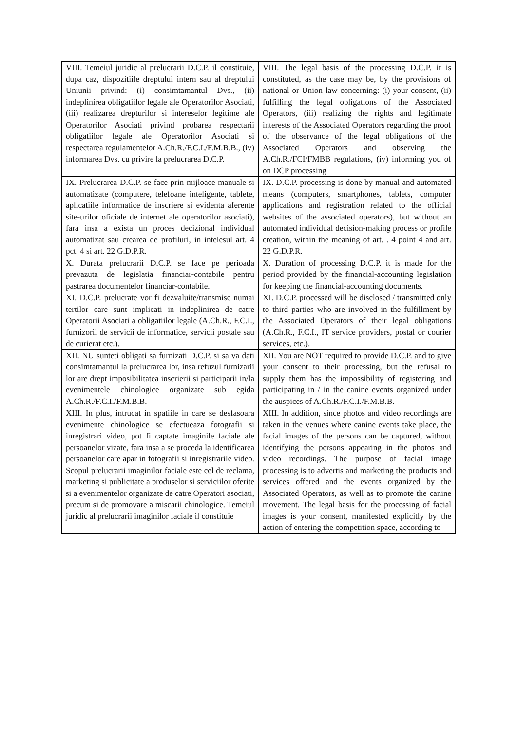| VIII. Temeiul juridic al prelucrarii D.C.P. il constituie, dupa caz, dispozitiile dreptului intern sau al dreptului Uniunii privind: (i) consimtamantul Dvs., (ii) indeplinirea obligatiilor legale ale Operatorilor Asociati, (iii) realizarea drepturilor si intereselor legitime ale Operatorilor Asociati privind probarea respectarii obligatiilor legale ale Operatorilor Asociati si respectarea regulamentelor A.Ch.R./F.C.I./F.M.B.B., (iv) informarea Dvs. cu privire la prelucrarea D.C.P. | VIII. The legal basis of the processing D.C.P. it is constituted, as the case may be, by the provisions of national or Union law concerning: (i) your consent, (ii) fulfilling the legal obligations of the Associated Operators, (iii) realizing the rights and legitimate interests of the Associated Operators regarding the proof of the observance of the legal obligations of the Associated Operators and observing the A.Ch.R./FCI/FMBB regulations, (iv) informing you of on DCP processing |
| IX. Prelucrarea D.C.P. se face prin mijloace manuale si automatizate (computere, telefoane inteligente, tablete, aplicatiile informatice de inscriere si evidenta aferente site-urilor oficiale de internet ale operatorilor asociati), fara insa a exista un proces decizional individual automatizat sau crearea de profiluri, in intelesul art. 4 pct. 4 si art. 22 G.D.P.R. | IX. D.C.P. processing is done by manual and automated means (computers, smartphones, tablets, computer applications and registration related to the official websites of the associated operators), but without an automated individual decision-making process or profile creation, within the meaning of art. . 4 point 4 and art. 22 G.D.P.R. |
| X. Durata prelucrarii D.C.P. se face pe perioada prevazuta de legislatia financiar-contabile pentru pastrarea documentelor financiar-contabile. | X. Duration of processing D.C.P. it is made for the period provided by the financial-accounting legislation for keeping the financial-accounting documents. |
| XI. D.C.P. prelucrate vor fi dezvaluite/transmise numai tertilor care sunt implicati in indeplinirea de catre Operatorii Asociati a obligatiilor legale (A.Ch.R., F.C.I., furnizorii de servicii de informatice, servicii postale sau de curierat etc.). | XI. D.C.P. processed will be disclosed / transmitted only to third parties who are involved in the fulfillment by the Associated Operators of their legal obligations (A.Ch.R., F.C.I., IT service providers, postal or courier services, etc.). |
| XII. NU sunteti obligati sa furnizati D.C.P. si sa va dati consimtamantul la prelucrarea lor, insa refuzul furnizarii lor are drept imposibilitatea inscrierii si participarii in/la evenimentele chinologice organizate sub egida A.Ch.R./F.C.I./F.M.B.B. | XII. You are NOT required to provide D.C.P. and to give your consent to their processing, but the refusal to supply them has the impossibility of registering and participating in / in the canine events organized under the auspices of A.Ch.R./F.C.I./F.M.B.B. |
| XIII. In plus, intrucat in spatiile in care se desfasoara evenimente chinologice se efectueaza fotografii si inregistrari video, pot fi captate imaginile faciale ale persoanelor vizate, fara insa a se proceda la identificarea persoanelor care apar in fotografii si inregistrarile video. Scopul prelucrarii imaginilor faciale este cel de reclama, marketing si publicitate a produselor si serviciilor oferite si a evenimentelor organizate de catre Operatori asociati, precum si de promovare a miscarii chinologice. Temeiul juridic al prelucrarii imaginilor faciale il constituie | XIII. In addition, since photos and video recordings are taken in the venues where canine events take place, the facial images of the persons can be captured, without identifying the persons appearing in the photos and video recordings. The purpose of facial image processing is to advertis and marketing the products and services offered and the events organized by the Associated Operators, as well as to promote the canine movement. The legal basis for the processing of facial images is your consent, manifested explicitly by the action of entering the competition space, according to |